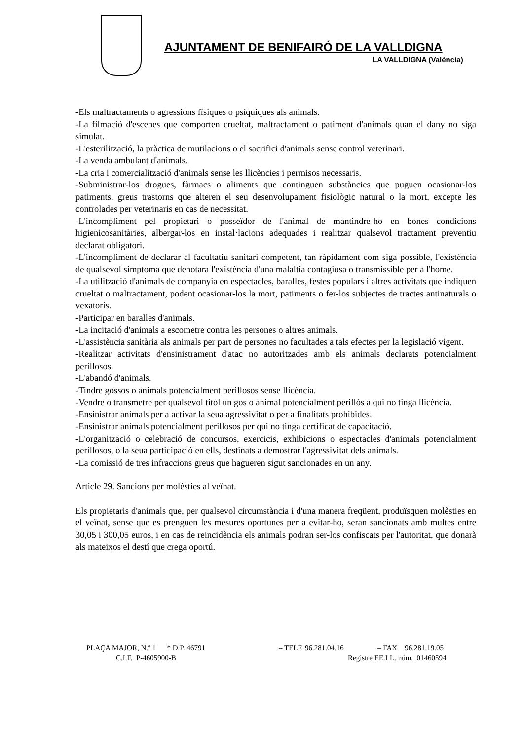AJUNTAMENT DE BENIFAIRÓ DE LA VALLDIGNA
LA VALLDIGNA (València)
-Els maltractaments o agressions físiques o psíquiques als animals.
-La filmació d'escenes que comporten crueltat, maltractament o patiment d'animals quan el dany no siga simulat.
-L'esterilització, la pràctica de mutilacions o el sacrifici d'animals sense control veterinari.
-La venda ambulant d'animals.
-La cria i comercialització d'animals sense les llicències i permisos necessaris.
-Subministrar-los drogues, fàrmacs o aliments que continguen substàncies que puguen ocasionar-los patiments, greus trastorns que alteren el seu desenvolupament fisiològic natural o la mort, excepte les controlades per veterinaris en cas de necessitat.
-L'incompliment pel propietari o posseïdor de l'animal de mantindre-ho en bones condicions higienicosanitàries, albergar-los en instal·lacions adequades i realitzar qualsevol tractament preventiu declarat obligatori.
-L'incompliment de declarar al facultatiu sanitari competent, tan ràpidament com siga possible, l'existència de qualsevol símptoma que denotara l'existència d'una malaltia contagiosa o transmissible per a l'home.
-La utilització d'animals de companyia en espectacles, baralles, festes populars i altres activitats que indiquen crueltat o maltractament, podent ocasionar-los la mort, patiments o fer-los subjectes de tractes antinaturals o vexatoris.
-Participar en baralles d'animals.
-La incitació d'animals a escometre contra les persones o altres animals.
-L'assistència sanitària als animals per part de persones no facultades a tals efectes per la legislació vigent.
-Realitzar activitats d'ensinistrament d'atac no autoritzades amb els animals declarats potencialment perillosos.
-L'abandó d'animals.
-Tindre gossos o animals potencialment perillosos sense llicència.
-Vendre o transmetre per qualsevol títol un gos o animal potencialment perillós a qui no tinga llicència.
-Ensinistrar animals per a activar la seua agressivitat o per a finalitats prohibides.
-Ensinistrar animals potencialment perillosos per qui no tinga certificat de capacitació.
-L'organització o celebració de concursos, exercicis, exhibicions o espectacles d'animals potencialment perillosos, o la seua participació en ells, destinats a demostrar l'agressivitat dels animals.
-La comissió de tres infraccions greus que hagueren sigut sancionades en un any.
Article 29. Sancions per molèsties al veïnat.
Els propietaris d'animals que, per qualsevol circumstància i d'una manera freqüent, produïsquen molèsties en el veïnat, sense que es prenguen les mesures oportunes per a evitar-ho, seran sancionats amb multes entre 30,05 i 300,05 euros, i en cas de reincidència els animals podran ser-los confiscats per l'autoritat, que donarà als mateixos el destí que crega oportú.
PLAÇA MAJOR, N.º 1 * D.P. 46791 – TELF. 96.281.04.16 – FAX 96.281.19.05
C.I.F. P-4605900-B Registre EE.LL. núm. 01460594